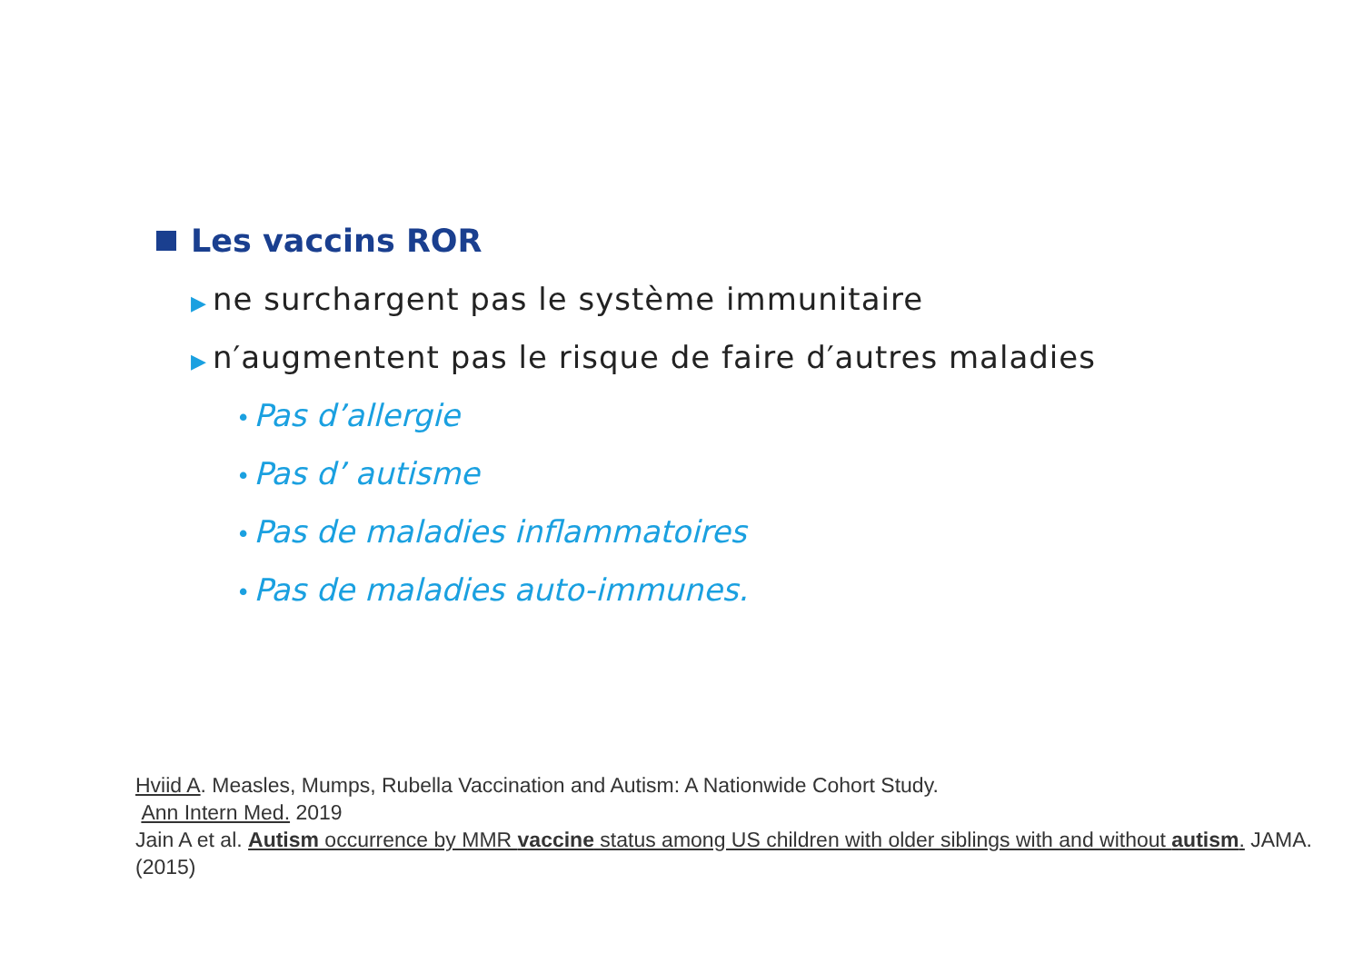Les vaccins ROR
▶ ne surchargent pas le système immunitaire
▶ n′augmentent pas le risque de faire d′autres maladies
• Pas d’allergie
• Pas d’ autisme
• Pas de maladies inflammatoires
• Pas de maladies auto-immunes.
Hviid A. Measles, Mumps, Rubella Vaccination and Autism: A Nationwide Cohort Study.
Ann Intern Med. 2019
Jain A et al. Autism occurrence by MMR vaccine status among US children with older siblings with and without autism. JAMA. (2015)